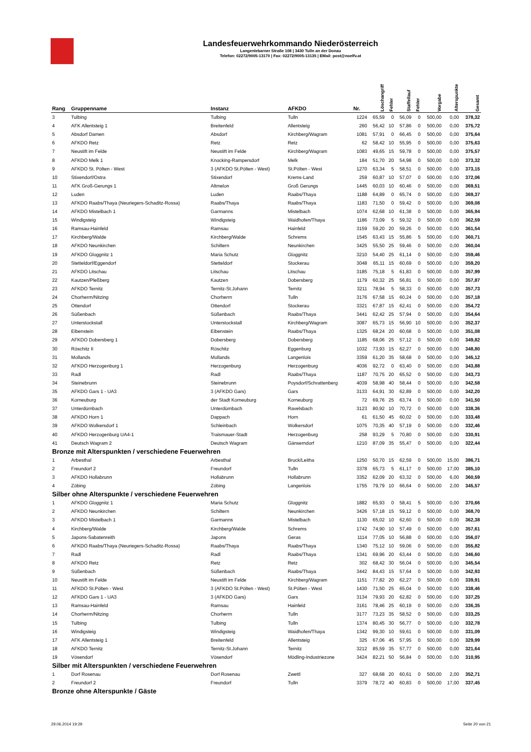Landesfeuerwehrkommando Niederösterreich
Langenlebarner Straße 108 | 3430 Tulln an der Donau
Telefon: 02272/9005-13170 | Fax: 02272/9005-13135 | EMail: post@noelfv.at
| Rang | Gruppenname | Instanz | AFKDO | Nr. | Löschangriff | Fehler | Staffellauf | Fehler | Vorgabe | Alterspunkte | Gesamt |
| --- | --- | --- | --- | --- | --- | --- | --- | --- | --- | --- | --- |
| 3 | Tulbing | Tulbing | Tulln | 1224 | 65,59 | 0 | 56,09 | 0 | 500,00 | 0,00 | 378,32 |
| 4 | AFK Allentsteig 1 | Breitenfeld | Allentsteig | 260 | 56,42 | 10 | 57,86 | 0 | 500,00 | 0,00 | 375,72 |
| 5 | Absdorf Damen | Absdorf | Kirchberg/Wagram | 1081 | 57,91 | 0 | 66,45 | 0 | 500,00 | 0,00 | 375,64 |
| 6 | AFKDO Retz | Retz | Retz | 62 | 58,42 | 10 | 55,95 | 0 | 500,00 | 0,00 | 375,63 |
| 7 | Neustift im Felde | Neustift im Felde | Kirchberg/Wagram | 1083 | 49,65 | 15 | 59,78 | 0 | 500,00 | 0,00 | 375,57 |
| 8 | AFKDO Melk 1 | Knocking-Rampersdorf | Melk | 184 | 51,70 | 20 | 54,98 | 0 | 500,00 | 0,00 | 373,32 |
| 9 | AFKDO St. Pölten - West | 3 (AFKDO St.Pölten - West) | St.Pölten - West | 1270 | 63,34 | 5 | 58,51 | 0 | 500,00 | 0,00 | 373,15 |
| 10 | Stixendorf/Ostra | Stixendorf | Krems-Land | 259 | 60,87 | 10 | 57,07 | 0 | 500,00 | 0,00 | 372,06 |
| 11 | AFK Groß-Gerungs 1 | Altmelon | Groß Gerungs | 1445 | 60,03 | 10 | 60,46 | 0 | 500,00 | 0,00 | 369,51 |
| 12 | Luden | Luden | Raabs/Thaya | 1188 | 64,89 | 0 | 65,74 | 0 | 500,00 | 0,00 | 369,37 |
| 13 | AFKDO Raabs/Thaya (Neuriegers-Schaditz-Rossa) | Raabs/Thaya | Raabs/Thaya | 1183 | 71,50 | 0 | 59,42 | 0 | 500,00 | 0,00 | 369,08 |
| 14 | AFKDO Mistelbach 1 | Garmanns | Mistelbach | 1074 | 62,68 | 10 | 61,38 | 0 | 500,00 | 0,00 | 365,94 |
| 15 | Windigsteig | Windigsteig | Waidhofen/Thaya | 1186 | 73,09 | 5 | 59,32 | 0 | 500,00 | 0,00 | 362,59 |
| 16 | Ramsau-Hainfeld | Ramsau | Hainfeld | 3159 | 59,20 | 20 | 59,26 | 0 | 500,00 | 0,00 | 361,54 |
| 17 | Kirchberg/Walde | Kirchberg/Walde | Schrems | 1545 | 63,43 | 15 | 55,86 | 5 | 500,00 | 0,00 | 360,71 |
| 18 | AFKDO Neunkirchen | Schiltern | Neunkirchen | 3425 | 55,50 | 25 | 59,46 | 0 | 500,00 | 0,00 | 360,04 |
| 19 | AFKDO Gloggnitz 1 | Maria Schutz | Gloggnitz | 3210 | 54,40 | 25 | 61,14 | 0 | 500,00 | 0,00 | 359,46 |
| 20 | Stetteldorf/Eggendorf | Stetteldorf | Stockerau | 3048 | 65,11 | 15 | 60,69 | 0 | 500,00 | 0,00 | 359,20 |
| 21 | AFKDO Litschau | Litschau | Litschau | 3185 | 75,18 | 5 | 61,83 | 0 | 500,00 | 0,00 | 357,99 |
| 22 | Kautzen/Pleßberg | Kautzen | Dobersberg | 1179 | 60,32 | 25 | 56,81 | 0 | 500,00 | 0,00 | 357,87 |
| 23 | AFKDO Ternitz | Ternitz-St.Johann | Ternitz | 3211 | 78,94 | 5 | 58,33 | 0 | 500,00 | 0,00 | 357,73 |
| 24 | Chorherrn/Nitzing | Chorherrn | Tulln | 3176 | 67,58 | 15 | 60,24 | 0 | 500,00 | 0,00 | 357,18 |
| 25 | Ottendorf | Ottendorf | Stockerau | 3321 | 67,87 | 15 | 62,41 | 0 | 500,00 | 0,00 | 354,72 |
| 26 | Süßenbach | Süßenbach | Raabs/Thaya | 3441 | 62,42 | 25 | 57,94 | 0 | 500,00 | 0,00 | 354,64 |
| 27 | Unterstockstall | Unterstockstall | Kirchberg/Wagram | 3087 | 65,73 | 15 | 56,90 | 10 | 500,00 | 0,00 | 352,37 |
| 28 | Eibenstein | Eibenstein | Raabs/Thaya | 1325 | 68,24 | 20 | 60,68 | 0 | 500,00 | 0,00 | 351,08 |
| 29 | AFKDO Dobersberg 1 | Dobersberg | Dobersberg | 1185 | 68,06 | 25 | 57,12 | 0 | 500,00 | 0,00 | 349,82 |
| 30 | Röschitz II | Röschitz | Eggenburg | 1032 | 73,93 | 15 | 62,27 | 0 | 500,00 | 0,00 | 348,80 |
| 31 | Mollands | Mollands | Langenlois | 3359 | 61,20 | 35 | 58,68 | 0 | 500,00 | 0,00 | 345,12 |
| 32 | AFKDO Herzogenburg 1 | Herzogenburg | Herzogenburg | 4036 | 92,72 | 0 | 63,40 | 0 | 500,00 | 0,00 | 343,88 |
| 33 | Radl | Radl | Raabs/Thaya | 1187 | 70,75 | 20 | 65,52 | 0 | 500,00 | 0,00 | 343,73 |
| 34 | Steinebrunn | Steinebrunn | Poysdorf/Schrattenberg | 4039 | 58,98 | 40 | 58,44 | 0 | 500,00 | 0,00 | 342,58 |
| 35 | AFKDO Gars 1 - UA3 | 3 (AFKDO Gars) | Gars | 3133 | 64,91 | 30 | 62,89 | 0 | 500,00 | 0,00 | 342,20 |
| 36 | Korneuburg | der Stadt Korneuburg | Korneuburg | 72 | 69,76 | 25 | 63,74 | 0 | 500,00 | 0,00 | 341,50 |
| 37 | Unterdürnbach | Unterdürnbach | Ravelsbach | 3123 | 80,92 | 10 | 70,72 | 0 | 500,00 | 0,00 | 338,36 |
| 38 | AFKDO Horn 1 | Dappach | Horn | 61 | 61,50 | 45 | 60,02 | 0 | 500,00 | 0,00 | 333,48 |
| 39 | AFKDO Wolkersdorf 1 | Schleinbach | Wolkersdorf | 1075 | 70,35 | 40 | 57,19 | 0 | 500,00 | 0,00 | 332,46 |
| 40 | AFKDO Herzogenburg UA4-1 | Traismauer-Stadt | Herzogenburg | 258 | 93,29 | 5 | 70,80 | 0 | 500,00 | 0,00 | 330,91 |
| 41 | Deutsch Wagram 2 | Deutsch Wagram | Gänserndorf | 1210 | 87,09 | 35 | 55,47 | 0 | 500,00 | 0,00 | 322,44 |
| Bronze mit Alterspunkten / verschiedene Feuerwehren | | | | | | | | | | | |
| 1 | Arbesthal | Arbesthal | Bruck/Leitha | 1250 | 50,70 | 15 | 62,59 | 0 | 500,00 | 15,00 | 386,71 |
| 2 | Freundorf 2 | Freundorf | Tulln | 3378 | 65,73 | 5 | 61,17 | 0 | 500,00 | 17,00 | 385,10 |
| 3 | AFKDO Hollabrunn | Hollabrunn | Hollabrunn | 3352 | 62,09 | 20 | 63,32 | 0 | 500,00 | 6,00 | 360,59 |
| 4 | Zöbing | Zöbing | Langenlois | 1755 | 79,79 | 10 | 66,64 | 0 | 500,00 | 2,00 | 345,57 |
| Silber ohne Alterspunkte / verschiedene Feuerwehren | | | | | | | | | | | |
| 1 | AFKDO Gloggnitz 1 | Maria Schutz | Gloggnitz | 1882 | 65,93 | 0 | 58,41 | 5 | 500,00 | 0,00 | 370,66 |
| 2 | AFKDO Neunkirchen | Schiltern | Neunkirchen | 3426 | 57,18 | 15 | 59,12 | 0 | 500,00 | 0,00 | 368,70 |
| 3 | AFKDO Mistelbach 1 | Garmanns | Mistelbach | 1130 | 65,02 | 10 | 62,60 | 0 | 500,00 | 0,00 | 362,38 |
| 4 | Kirchberg/Walde | Kirchberg/Walde | Schrems | 1742 | 74,90 | 10 | 57,49 | 0 | 500,00 | 0,00 | 357,61 |
| 5 | Japons-Sabatenreith | Japons | Geras | 1114 | 77,05 | 10 | 56,88 | 0 | 500,00 | 0,00 | 356,07 |
| 6 | AFKDO Raabs/Thaya (Neuriegers-Schaditz-Rossa) | Raabs/Thaya | Raabs/Thaya | 1340 | 75,12 | 10 | 59,06 | 0 | 500,00 | 0,00 | 355,82 |
| 7 | Radl | Radl | Raabs/Thaya | 1341 | 69,96 | 20 | 63,44 | 0 | 500,00 | 0,00 | 346,60 |
| 8 | AFKDO Retz | Retz | Retz | 302 | 68,42 | 30 | 56,04 | 0 | 500,00 | 0,00 | 345,54 |
| 9 | Süßenbach | Süßenbach | Raabs/Thaya | 3442 | 84,43 | 15 | 57,64 | 0 | 500,00 | 0,00 | 342,93 |
| 10 | Neustift im Felde | Neustift im Felde | Kirchberg/Wagram | 1151 | 77,82 | 20 | 62,27 | 0 | 500,00 | 0,00 | 339,91 |
| 11 | AFKDO St.Pölten - West | 3 (AFKDO St.Pölten - West) | St.Pölten - West | 1430 | 71,50 | 25 | 65,04 | 0 | 500,00 | 0,00 | 338,46 |
| 12 | AFKDO Gars 1 - UA3 | 3 (AFKDO Gars) | Gars | 3134 | 79,93 | 20 | 62,82 | 0 | 500,00 | 0,00 | 337,25 |
| 13 | Ramsau-Hainfeld | Ramsau | Hainfeld | 3161 | 78,46 | 25 | 60,19 | 0 | 500,00 | 0,00 | 336,35 |
| 14 | Chorherrn/Nitzing | Chorherrn | Tulln | 3177 | 73,23 | 35 | 58,52 | 0 | 500,00 | 0,00 | 333,25 |
| 15 | Tulbing | Tulbing | Tulln | 1374 | 80,45 | 30 | 56,77 | 0 | 500,00 | 0,00 | 332,78 |
| 16 | Windigsteig | Windigsteig | Waidhofen/Thaya | 1342 | 99,30 | 10 | 59,61 | 0 | 500,00 | 0,00 | 331,09 |
| 17 | AFK Allentsteig 1 | Breitenfeld | Allentsteig | 325 | 67,06 | 45 | 57,95 | 0 | 500,00 | 0,00 | 329,99 |
| 18 | AFKDO Ternitz | Ternitz-St.Johann | Ternitz | 3212 | 85,59 | 35 | 57,77 | 0 | 500,00 | 0,00 | 321,64 |
| 19 | Vösendorf | Vösendorf | Mödling-Industriezone | 3424 | 82,21 | 50 | 56,84 | 0 | 500,00 | 0,00 | 310,95 |
| Silber mit Alterspunkten / verschiedene Feuerwehren | | | | | | | | | | | |
| 1 | Dorf Rosenau | Dorf Rosenau | Zwettl | 327 | 68,68 | 20 | 60,61 | 0 | 500,00 | 2,00 | 352,71 |
| 2 | Freundorf 2 | Freundorf | Tulln | 3379 | 78,72 | 40 | 60,83 | 0 | 500,00 | 17,00 | 337,45 |
| Bronze ohne Alterspunkte / Gäste | | | | | | | | | | | |
29.06.2014 19:29 Seite 20 von 21